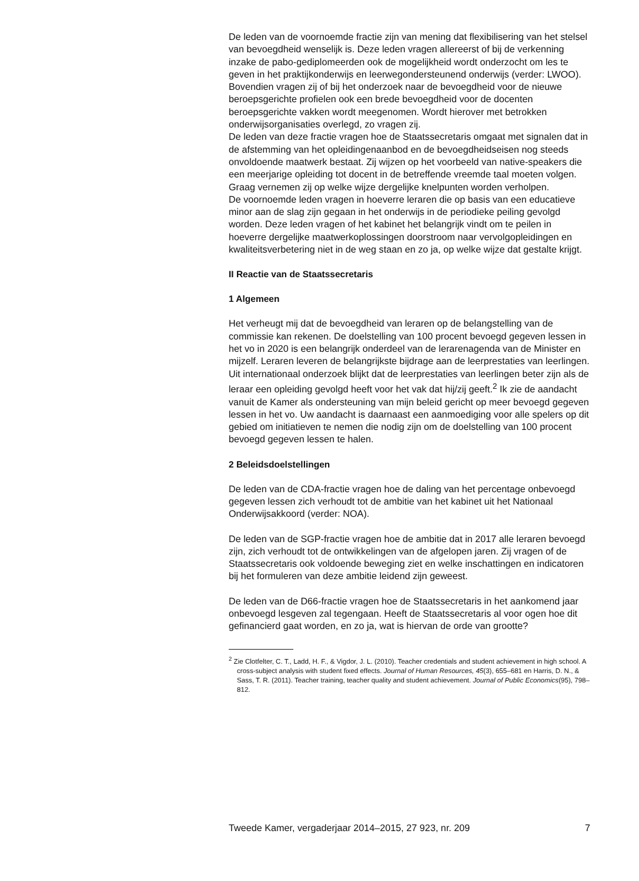De leden van de voornoemde fractie zijn van mening dat flexibilisering van het stelsel van bevoegdheid wenselijk is. Deze leden vragen allereerst of bij de verkenning inzake de pabo-gediplomeerden ook de mogelijkheid wordt onderzocht om les te geven in het praktijkonderwijs en leerwegondersteunend onderwijs (verder: LWOO). Bovendien vragen zij of bij het onderzoek naar de bevoegdheid voor de nieuwe beroepsgerichte profielen ook een brede bevoegdheid voor de docenten beroepsgerichte vakken wordt meegenomen. Wordt hierover met betrokken onderwijsorganisaties overlegd, zo vragen zij.
De leden van deze fractie vragen hoe de Staatssecretaris omgaat met signalen dat in de afstemming van het opleidingenaanbod en de bevoegdheidseisen nog steeds onvoldoende maatwerk bestaat. Zij wijzen op het voorbeeld van native-speakers die een meerjarige opleiding tot docent in de betreffende vreemde taal moeten volgen. Graag vernemen zij op welke wijze dergelijke knelpunten worden verholpen.
De voornoemde leden vragen in hoeverre leraren die op basis van een educatieve minor aan de slag zijn gegaan in het onderwijs in de periodieke peiling gevolgd worden. Deze leden vragen of het kabinet het belangrijk vindt om te peilen in hoeverre dergelijke maatwerkoplossingen doorstroom naar vervolgopleidingen en kwaliteitsverbetering niet in de weg staan en zo ja, op welke wijze dat gestalte krijgt.
II Reactie van de Staatssecretaris
1 Algemeen
Het verheugt mij dat de bevoegdheid van leraren op de belangstelling van de commissie kan rekenen. De doelstelling van 100 procent bevoegd gegeven lessen in het vo in 2020 is een belangrijk onderdeel van de lerarenagenda van de Minister en mijzelf. Leraren leveren de belangrijkste bijdrage aan de leerprestaties van leerlingen. Uit internationaal onderzoek blijkt dat de leerprestaties van leerlingen beter zijn als de leraar een opleiding gevolgd heeft voor het vak dat hij/zij geeft.<sup>2</sup> Ik zie de aandacht vanuit de Kamer als ondersteuning van mijn beleid gericht op meer bevoegd gegeven lessen in het vo. Uw aandacht is daarnaast een aanmoediging voor alle spelers op dit gebied om initiatieven te nemen die nodig zijn om de doelstelling van 100 procent bevoegd gegeven lessen te halen.
2 Beleidsdoelstellingen
De leden van de CDA-fractie vragen hoe de daling van het percentage onbevoegd gegeven lessen zich verhoudt tot de ambitie van het kabinet uit het Nationaal Onderwijsakkoord (verder: NOA).
De leden van de SGP-fractie vragen hoe de ambitie dat in 2017 alle leraren bevoegd zijn, zich verhoudt tot de ontwikkelingen van de afgelopen jaren. Zij vragen of de Staatssecretaris ook voldoende beweging ziet en welke inschattingen en indicatoren bij het formuleren van deze ambitie leidend zijn geweest.
De leden van de D66-fractie vragen hoe de Staatssecretaris in het aankomend jaar onbevoegd lesgeven zal tegengaan. Heeft de Staatssecretaris al voor ogen hoe dit gefinancierd gaat worden, en zo ja, wat is hiervan de orde van grootte?
<sup>2</sup> Zie Clotfelter, C. T., Ladd, H. F., & Vigdor, J. L. (2010). Teacher credentials and student achievement in high school. A cross-subject analysis with student fixed effects. Journal of Human Resources, 45(3), 655–681 en Harris, D. N., & Sass, T. R. (2011). Teacher training, teacher quality and student achievement. Journal of Public Economics(95), 798–812.
Tweede Kamer, vergaderjaar 2014–2015, 27 923, nr. 209 7